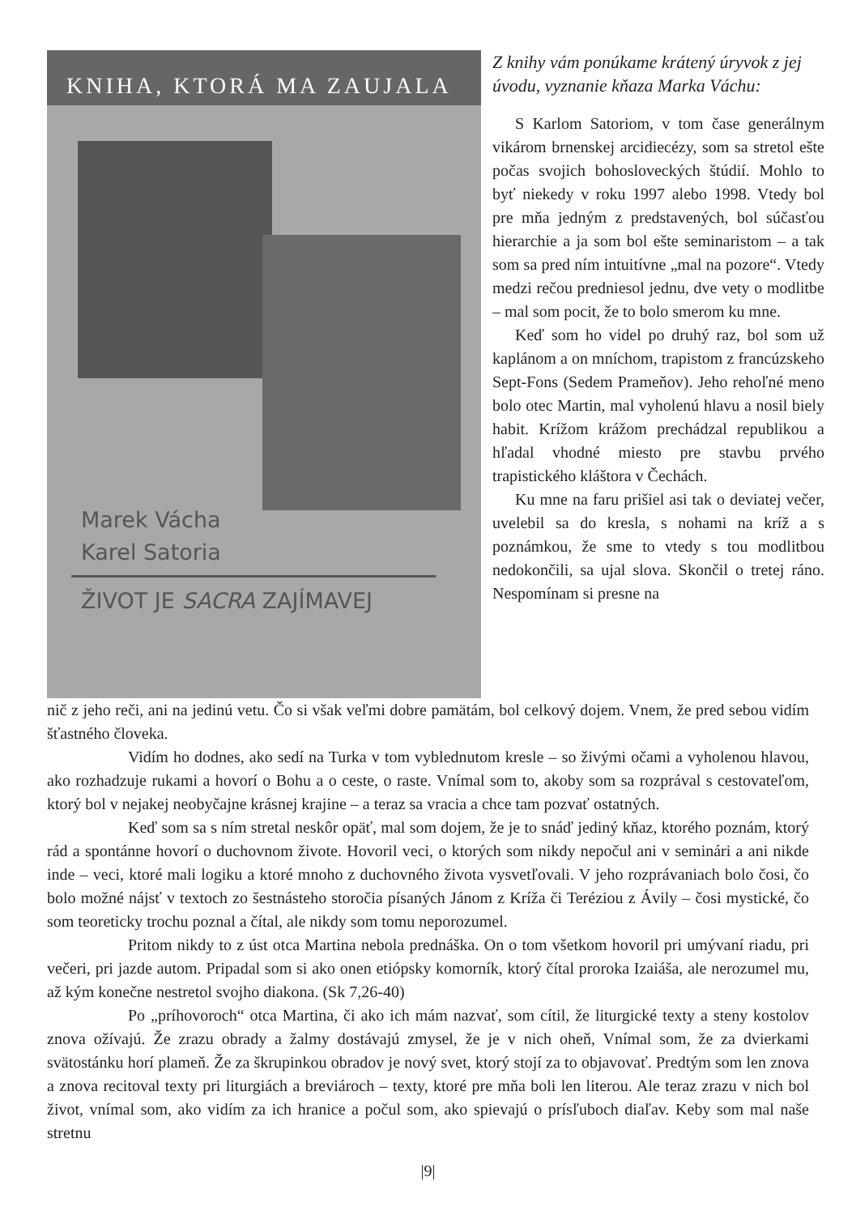KNIHA, KTORÁ MA ZAUJALA
Marek Vácha
Karel Satoria
ŽIVOT JE SACRA ZAJÍMAVEJ
Z knihy vám ponúkame krátený úryvok z jej úvodu, vyznanie kňaza Marka Váchu:
S Karlom Satoriom, v tom čase generálnym vikárom brnenskej arcidiecézy, som sa stretol ešte počas svojich bohosloveckých štúdií. Mohlo to byť niekedy v roku 1997 alebo 1998. Vtedy bol pre mňa jedným z predstavených, bol súčasťou hierarchie a ja som bol ešte seminaristom – a tak som sa pred ním intuitívne „mal na pozore“. Vtedy medzi rečou predniesol jednu, dve vety o modlitbe – mal som pocit, že to bolo smerom ku mne.
Keď som ho videl po druhý raz, bol som už kaplánom a on mníchom, trapistom z francúzskeho Sept-Fons (Sedem Prameňov). Jeho rehoľné meno bolo otec Martin, mal vyholenú hlavu a nosil biely habit. Krížom krážom prechádzal republikou a hľadal vhodné miesto pre stavbu prvého trapistického kláštora v Čechách.
Ku mne na faru prišiel asi tak o deviatej večer, uvelebil sa do kresla, s nohami na kríž a s poznámkou, že sme to vtedy s tou modlitbou nedokončili, sa ujal slova. Skončil o tretej ráno. Nespomínam si presne na
nič z jeho reči, ani na jedinú vetu. Čo si však veľmi dobre pamätám, bol celkový dojem. Vnem, že pred sebou vidím šťastného človeka.
Vidím ho dodnes, ako sedí na Turka v tom vyblednutom kresle – so živými očami a vyholenou hlavou, ako rozhadzuje rukami a hovorí o Bohu a o ceste, o raste. Vnímal som to, akoby som sa rozprával s cestovateľom, ktorý bol v nejakej neobyčajne krásnej krajine – a teraz sa vracia a chce tam pozvať ostatných.
Keď som sa s ním stretal neskôr opäť, mal som dojem, že je to snáď jediný kňaz, ktorého poznám, ktorý rád a spontánne hovorí o duchovnom živote. Hovoril veci, o ktorých som nikdy nepočul ani v seminári a ani nikde inde – veci, ktoré mali logiku a ktoré mnoho z duchovného života vysvetľovali. V jeho rozprávaniach bolo čosi, čo bolo možné nájsť v textoch zo šestnásteho storočia písaných Jánom z Kríža či Teréziou z Ávily – čosi mystické, čo som teoreticky trochu poznal a čítal, ale nikdy som tomu neporozumel.
Pritom nikdy to z úst otca Martina nebola prednáška. On o tom všetkom hovoril pri umývaní riadu, pri večeri, pri jazde autom. Pripadal som si ako onen etiópsky komorník, ktorý čítal proroka Izaiáša, ale nerozumel mu, až kým konečne nestretol svojho diakona. (Sk 7,26-40)
Po „príhovoroch“ otca Martina, či ako ich mám nazvať, som cítil, že liturgické texty a steny kostolov znova ožívajú. Že zrazu obrady a žalmy dostávajú zmysel, že je v nich oheň, Vnímal som, že za dvierkami svätostánku horí plameň. Že za škrupinkou obradov je nový svet, ktorý stojí za to objavovať. Predtým som len znova a znova recitoval texty pri liturgiách a breviároch – texty, ktoré pre mňa boli len literou. Ale teraz zrazu v nich bol život, vnímal som, ako vidím za ich hranice a počul som, ako spievajú o prísľuboch diaľav. Keby som mal naše stretnu
|9|